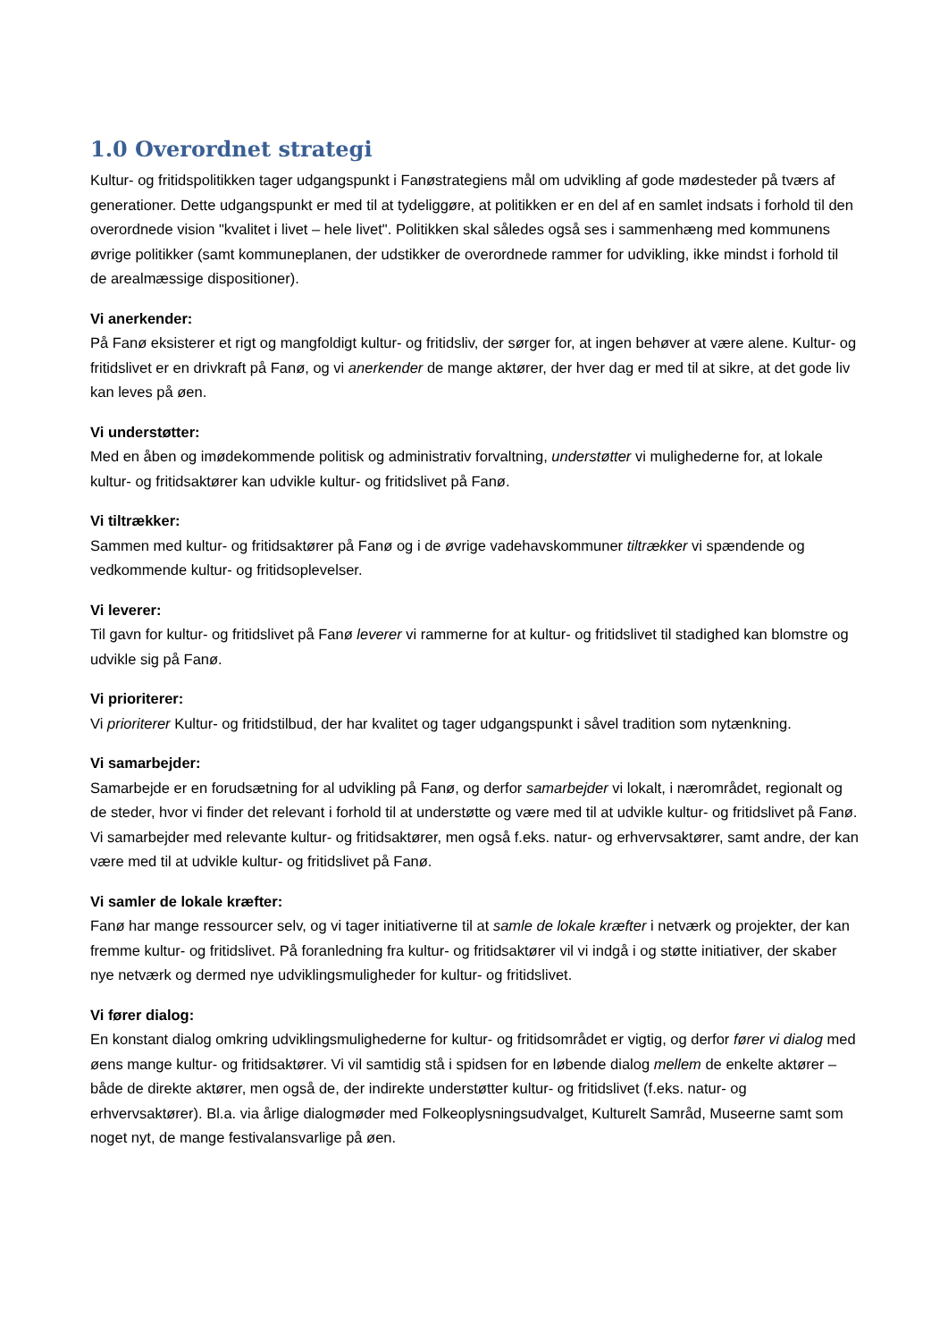1.0 Overordnet strategi
Kultur- og fritidspolitikken tager udgangspunkt i Fanøstrategiens mål om udvikling af gode mødesteder på tværs af generationer. Dette udgangspunkt er med til at tydeliggøre, at politikken er en del af en samlet indsats i forhold til den overordnede vision "kvalitet i livet – hele livet". Politikken skal således også ses i sammenhæng med kommunens øvrige politikker (samt kommuneplanen, der udstikker de overordnede rammer for udvikling, ikke mindst i forhold til de arealmæssige dispositioner).
Vi anerkender:
På Fanø eksisterer et rigt og mangfoldigt kultur- og fritidsliv, der sørger for, at ingen behøver at være alene. Kultur- og fritidslivet er en drivkraft på Fanø, og vi anerkender de mange aktører, der hver dag er med til at sikre, at det gode liv kan leves på øen.
Vi understøtter:
Med en åben og imødekommende politisk og administrativ forvaltning, understøtter vi mulighederne for, at lokale kultur- og fritidsaktører kan udvikle kultur- og fritidslivet på Fanø.
Vi tiltrækker:
Sammen med kultur- og fritidsaktører på Fanø og i de øvrige vadehavskommuner tiltrækker vi spændende og vedkommende kultur- og fritidsoplevelser.
Vi leverer:
Til gavn for kultur- og fritidslivet på Fanø leverer vi rammerne for at kultur- og fritidslivet til stadighed kan blomstre og udvikle sig på Fanø.
Vi prioriterer:
Vi prioriterer Kultur- og fritidstilbud, der har kvalitet og tager udgangspunkt i såvel tradition som nytænkning.
Vi samarbejder:
Samarbejde er en forudsætning for al udvikling på Fanø, og derfor samarbejder vi lokalt, i nærområdet, regionalt og de steder, hvor vi finder det relevant i forhold til at understøtte og være med til at udvikle kultur- og fritidslivet på Fanø. Vi samarbejder med relevante kultur- og fritidsaktører, men også f.eks. natur- og erhvervsaktører, samt andre, der kan være med til at udvikle kultur- og fritidslivet på Fanø.
Vi samler de lokale kræfter:
Fanø har mange ressourcer selv, og vi tager initiativerne til at samle de lokale kræfter i netværk og projekter, der kan fremme kultur- og fritidslivet. På foranledning fra kultur- og fritidsaktører vil vi indgå i og støtte initiativer, der skaber nye netværk og dermed nye udviklingsmuligheder for kultur- og fritidslivet.
Vi fører dialog:
En konstant dialog omkring udviklingsmulighederne for kultur- og fritidsområdet er vigtig, og derfor fører vi dialog med øens mange kultur- og fritidsaktører. Vi vil samtidig stå i spidsen for en løbende dialog mellem de enkelte aktører – både de direkte aktører, men også de, der indirekte understøtter kultur- og fritidslivet (f.eks. natur- og erhvervsaktører). Bl.a. via årlige dialogmøder med Folkeoplysningsudvalget, Kulturelt Samråd, Museerne samt som noget nyt, de mange festivalansvarlige på øen.